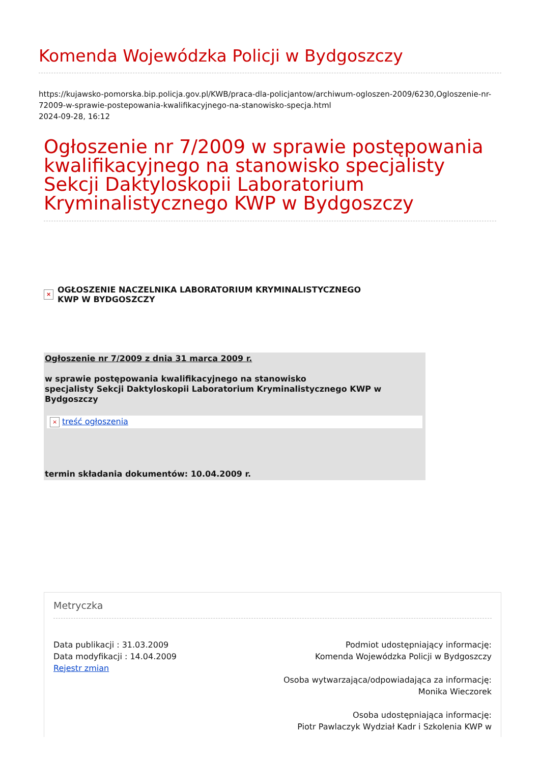Komenda Wojewódzka Policji w Bydgoszczy
https://kujawsko-pomorska.bip.policja.gov.pl/KWB/praca-dla-policjantow/archiwum-ogloszen-2009/6230,Ogloszenie-nr-72009-w-sprawie-postepowania-kwalifikacyjnego-na-stanowisko-specja.html
2024-09-28, 16:12
Ogłoszenie nr 7/2009 w sprawie postępowania kwalifikacyjnego na stanowisko specjalisty Sekcji Daktyloskopii Laboratorium Kryminalistycznego KWP w Bydgoszczy
× OGŁOSZENIE NACZELNIKA LABORATORIUM KRYMINALISTYCZNEGO
KWP W BYDGOSZCZY
Ogłoszenie nr 7/2009 z dnia 31 marca 2009 r.
w sprawie postępowania kwalifikacyjnego na stanowisko
specjalisty Sekcji Daktyloskopii Laboratorium Kryminalistycznego KWP w Bydgoszczy
× treść ogłoszenia
termin składania dokumentów: 10.04.2009 r.
Metryczka
Data publikacji : 31.03.2009
Data modyfikacji : 14.04.2009
Rejestr zmian
Podmiot udostępniający informację:
Komenda Wojewódzka Policji w Bydgoszczy
Osoba wytwarzająca/odpowiadająca za informację:
Monika Wieczorek
Osoba udostępniająca informację:
Piotr Pawlaczyk Wydział Kadr i Szkolenia KWP w